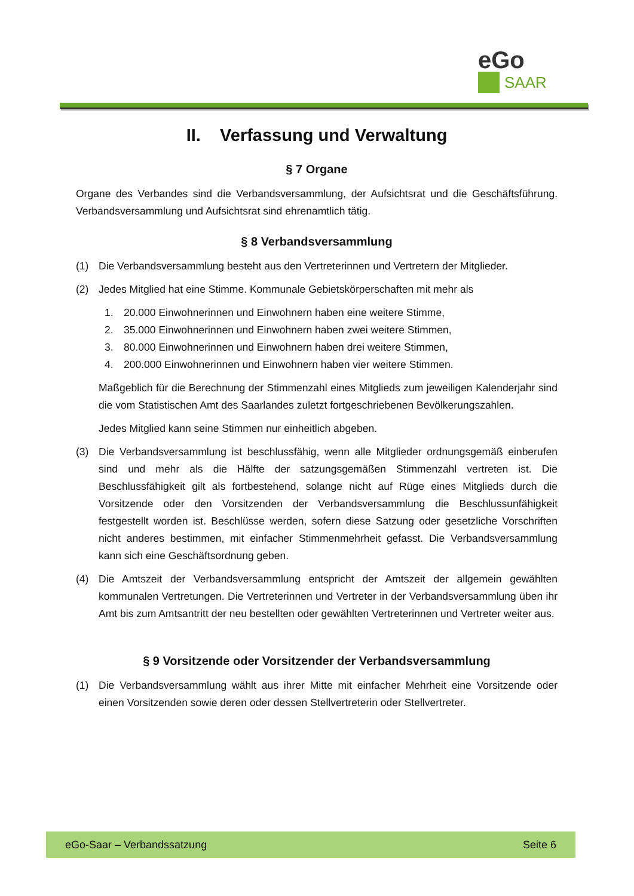eGo
SAAR
II. Verfassung und Verwaltung
§ 7 Organe
Organe des Verbandes sind die Verbandsversammlung, der Aufsichtsrat und die Geschäfts­führung. Verbandsversammlung und Aufsichtsrat sind ehrenamtlich tätig.
§ 8 Verbandsversammlung
(1) Die Verbandsversammlung besteht aus den Vertreterinnen und Vertretern der Mitglieder.
(2) Jedes Mitglied hat eine Stimme. Kommunale Gebietskörperschaften mit mehr als
1. 20.000 Einwohnerinnen und Einwohnern haben eine weitere Stimme,
2. 35.000 Einwohnerinnen und Einwohnern haben zwei weitere Stimmen,
3. 80.000 Einwohnerinnen und Einwohnern haben drei weitere Stimmen,
4. 200.000 Einwohnerinnen und Einwohnern haben vier weitere Stimmen.
Maßgeblich für die Berechnung der Stimmenzahl eines Mitglieds zum jeweiligen Kalen­derjahr sind die vom Statistischen Amt des Saarlandes zuletzt fortgeschriebenen Bevölke­rungszahlen.
Jedes Mitglied kann seine Stimmen nur einheitlich abgeben.
(3) Die Verbandsversammlung ist beschlussfähig, wenn alle Mitglieder ordnungsgemäß ein­berufen sind und mehr als die Hälfte der satzungsgemäßen Stimmenzahl vertreten ist. Die Beschlussfähigkeit gilt als fortbestehend, solange nicht auf Rüge eines Mitglieds durch die Vorsitzende oder den Vorsitzenden der Verbandsversammlung die Beschlussunfähigkeit festgestellt worden ist. Beschlüsse werden, sofern diese Satzung oder gesetzliche Vor­schriften nicht anderes bestimmen, mit einfacher Stimmenmehrheit gefasst. Die Ver­bandsversammlung kann sich eine Geschäftsordnung geben.
(4) Die Amtszeit der Verbandsversammlung entspricht der Amtszeit der allgemein gewählten kommunalen Vertretungen. Die Vertreterinnen und Vertreter in der Verbandsversamm­lung üben ihr Amt bis zum Amtsantritt der neu bestellten oder gewählten Vertreterinnen und Vertreter weiter aus.
§ 9 Vorsitzende oder Vorsitzender der Verbandsversammlung
(1) Die Verbandsversammlung wählt aus ihrer Mitte mit einfacher Mehrheit eine Vorsitzende oder einen Vorsitzenden sowie deren oder dessen Stellvertreterin oder Stellvertreter.
eGo-Saar – Verbandssatzung Seite 6